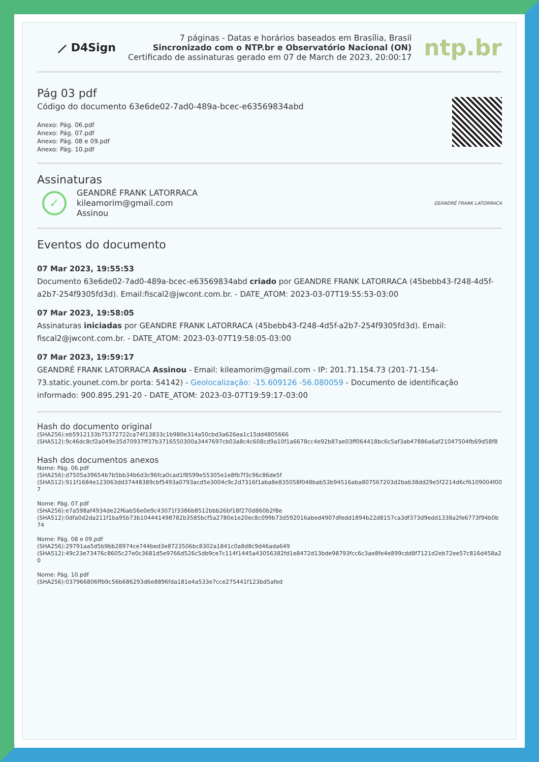⟋ D4Sign
7 páginas - Datas e horários baseados em Brasília, Brasil
Sincronizado com o NTP.br e Observatório Nacional (ON)
Certificado de assinaturas gerado em 07 de March de 2023, 20:00:17
ntp.br
Pág 03 pdf
Código do documento 63e6de02-7ad0-489a-bcec-e63569834abd
Anexo: Pág. 06.pdf
Anexo: Pág. 07.pdf
Anexo: Pág. 08 e 09.pdf
Anexo: Pág. 10.pdf
Assinaturas
✓
GEANDRÉ FRANK LATORRACA
kileamorim@gmail.com
Assinou
GEANDRÉ FRANK LATORRACA
Eventos do documento
07 Mar 2023, 19:55:53
Documento 63e6de02-7ad0-489a-bcec-e63569834abd criado por GEANDRE FRANK LATORRACA (45bebb43-f248-4d5f-a2b7-254f9305fd3d). Email:fiscal2@jwcont.com.br. - DATE_ATOM: 2023-03-07T19:55:53-03:00
07 Mar 2023, 19:58:05
Assinaturas iniciadas por GEANDRE FRANK LATORRACA (45bebb43-f248-4d5f-a2b7-254f9305fd3d). Email: fiscal2@jwcont.com.br. - DATE_ATOM: 2023-03-07T19:58:05-03:00
07 Mar 2023, 19:59:17
GEANDRÉ FRANK LATORRACA Assinou - Email: kileamorim@gmail.com - IP: 201.71.154.73 (201-71-154-73.static.younet.com.br porta: 54142) - Geolocalização: -15.609126 -56.080059 - Documento de identificação informado: 900.895.291-20 - DATE_ATOM: 2023-03-07T19:59:17-03:00
Hash do documento original
(SHA256):eb5912133b75372722ca74f13833c1b980e314a50cbd3a626ea1c15dd4805666
(SHA512):9c46dc8cf2a049e35d70937ff37b3716550300a3447697cb03a8c4c608cd9a10f1a6678cc4e92b87ae03ff064418bc6c5af3ab47886a6af21047504fb69d58f8
Hash dos documentos anexos
Nome: Pág. 06.pdf
(SHA256):d7505a39654b7b5bb34b6d3c96fca0cad1f8599e55305e1e8fb7f3c96c86de5f
(SHA512):911f1684e123063dd37448389cbf5493a0793acd5e3004c9c2d7316f1aba8e835058f048bab53b94516aba807567203d2bab38dd29e5f2214d6cf6109004f007
Nome: Pág. 07.pdf
(SHA256):e7a598af4934de22f6ab56e0e9c43071f3386b8512bbb26bf18f270d860b2f8e
(SHA512):0dfa0d2da211f1ba95b73b104441498782b3585bcf5a2780e1e20ec8c099b73d592016abed4907dfedd1894b22d8157ca3df373d9edd1338a2fe6773f94b0b74
Nome: Pág. 08 e 09.pdf
(SHA256):29791aa5d5b9bb28974ce744bed3e8723506bc8302a1841c0a8d8c9d46ada649
(SHA512):49c23e73476c8605c27e0c3681d5e9766d526c5db9ce7c114f1445a43056382fd1e8472d13bde98793fcc6c3ae8fe4e899cdd8f7121d2eb72ee57c816d458a20
Nome: Pág. 10.pdf
(SHA256):037966806ffb9c56b686293d6e8896fda181e4a533e7cce275441f123bd5afed